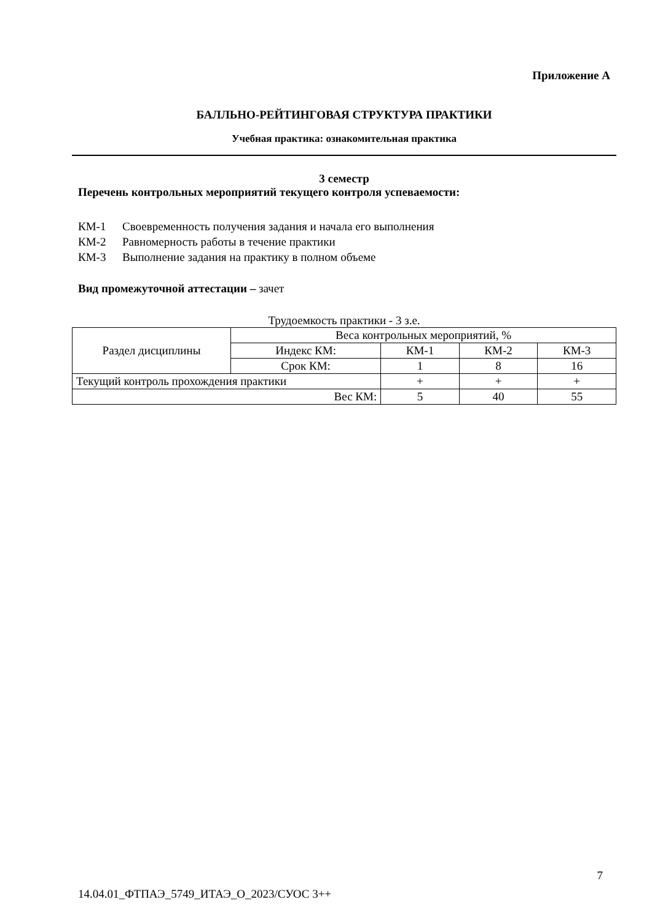Приложение А
БАЛЛЬНО-РЕЙТИНГОВАЯ СТРУКТУРА ПРАКТИКИ
Учебная практика: ознакомительная практика
3 семестр
Перечень контрольных мероприятий текущего контроля успеваемости:
КМ-1 Своевременность получения задания и начала его выполнения
КМ-2 Равномерность работы в течение практики
КМ-3 Выполнение задания на практику в полном объеме
Вид промежуточной аттестации – зачет
Трудоемкость практики - 3 з.е.
| Раздел дисциплины | Веса контрольных мероприятий, % | | | |
| | Индекс КМ: | КМ-1 | КМ-2 | КМ-3 |
| | Срок КМ: | 1 | 8 | 16 |
| Текущий контроль прохождения практики | | + | + | + |
| Вес КМ: | | 5 | 40 | 55 |
7
14.04.01_ФТПАЭ_5749_ИТАЭ_О_2023/СУОС 3++